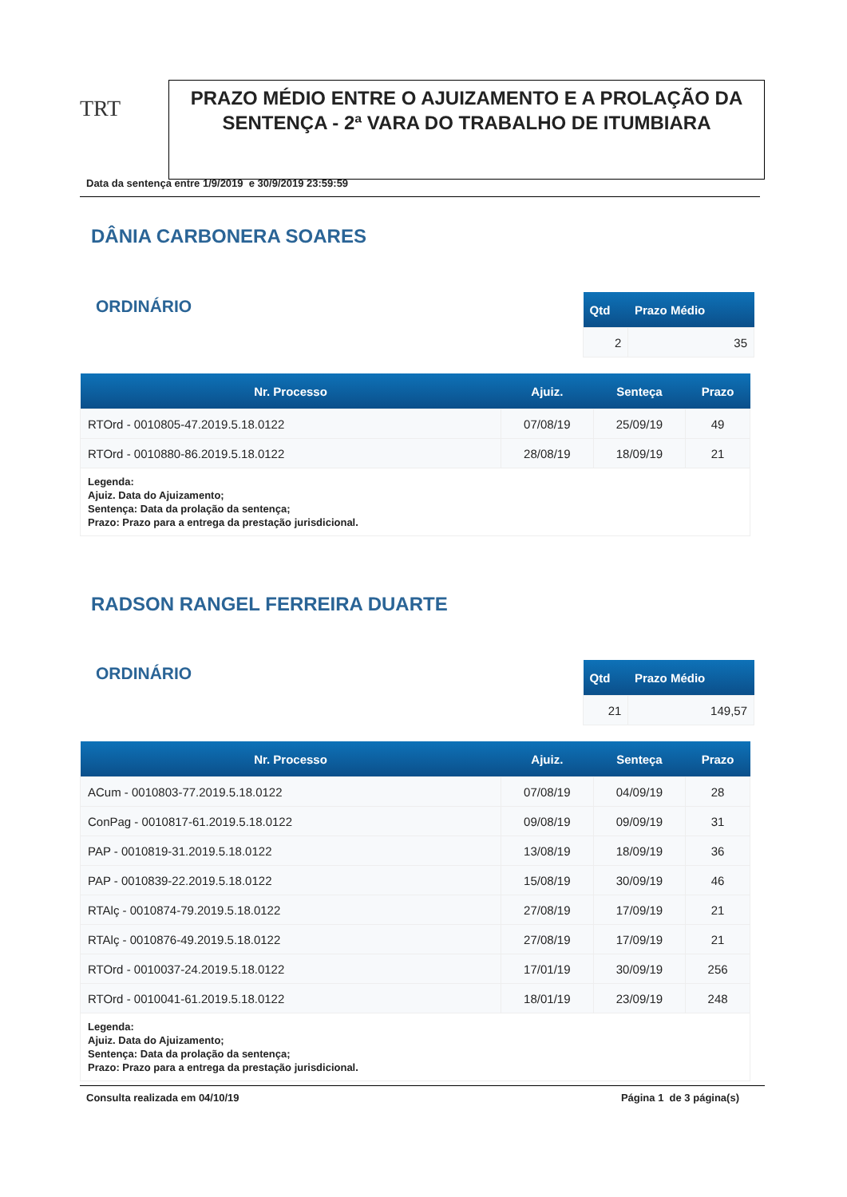TRT
PRAZO MÉDIO ENTRE O AJUIZAMENTO E A PROLAÇÃO DA SENTENÇA - 2ª VARA DO TRABALHO DE ITUMBIARA
Data da sentença entre 1/9/2019 e 30/9/2019 23:59:59
DÂNIA CARBONERA SOARES
ORDINÁRIO
| Qtd | Prazo Médio |
| --- | --- |
| 2 | 35 |
| Nr. Processo | Ajuiz. | Senteça | Prazo |
| --- | --- | --- | --- |
| RTOrd - 0010805-47.2019.5.18.0122 | 07/08/19 | 25/09/19 | 49 |
| RTOrd - 0010880-86.2019.5.18.0122 | 28/08/19 | 18/09/19 | 21 |
| Legenda: Ajuiz. Data do Ajuizamento; Sentença: Data da prolação da sentença; Prazo: Prazo para a entrega da prestação jurisdicional. | | | |
RADSON RANGEL FERREIRA DUARTE
ORDINÁRIO
| Qtd | Prazo Médio |
| --- | --- |
| 21 | 149,57 |
| Nr. Processo | Ajuiz. | Senteça | Prazo |
| --- | --- | --- | --- |
| ACum - 0010803-77.2019.5.18.0122 | 07/08/19 | 04/09/19 | 28 |
| ConPag - 0010817-61.2019.5.18.0122 | 09/08/19 | 09/09/19 | 31 |
| PAP - 0010819-31.2019.5.18.0122 | 13/08/19 | 18/09/19 | 36 |
| PAP - 0010839-22.2019.5.18.0122 | 15/08/19 | 30/09/19 | 46 |
| RTAlç - 0010874-79.2019.5.18.0122 | 27/08/19 | 17/09/19 | 21 |
| RTAlç - 0010876-49.2019.5.18.0122 | 27/08/19 | 17/09/19 | 21 |
| RTOrd - 0010037-24.2019.5.18.0122 | 17/01/19 | 30/09/19 | 256 |
| RTOrd - 0010041-61.2019.5.18.0122 | 18/01/19 | 23/09/19 | 248 |
| Legenda: Ajuiz. Data do Ajuizamento; Sentença: Data da prolação da sentença; Prazo: Prazo para a entrega da prestação jurisdicional. | | | |
Consulta realizada em 04/10/19 Página 1 de 3 página(s)